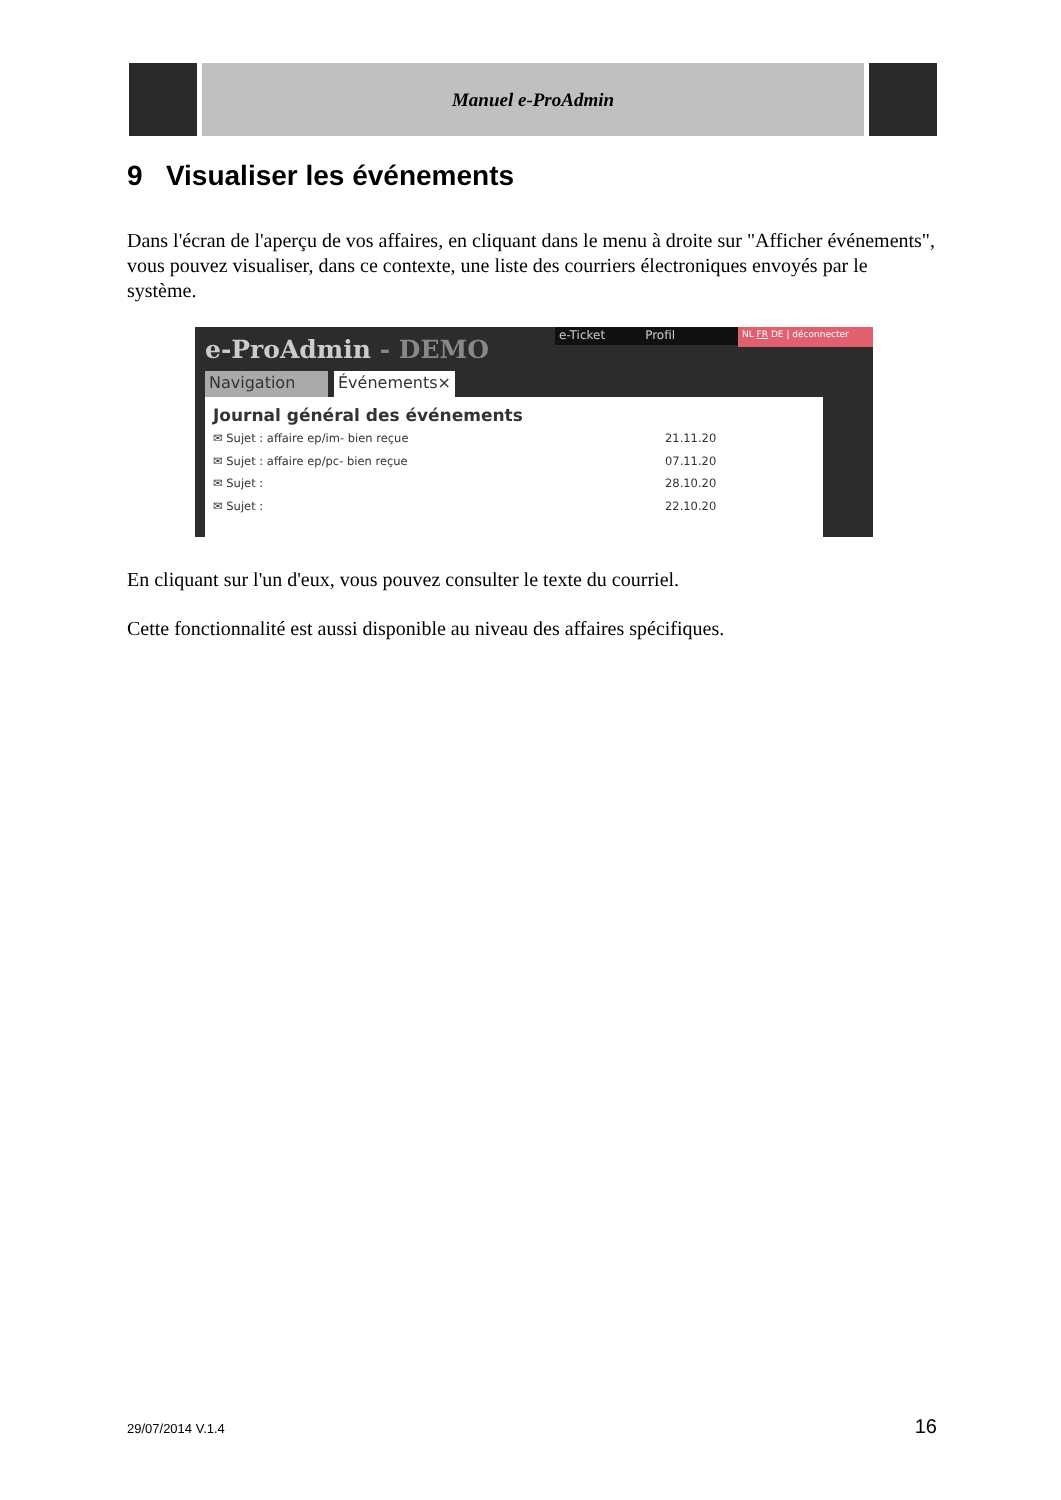Manuel e-ProAdmin
9 Visualiser les événements
Dans l'écran de l'aperçu de vos affaires, en cliquant dans le menu à droite sur "Afficher événements", vous pouvez visualiser, dans ce contexte, une liste des courriers électroniques envoyés par le système.
e-ProAdmin - DEMO
e-Ticket Profil
NL FR DE | déconnecter
Navigation Événements×
Journal général des événements
✉ Sujet : affaire ep/im- bien reçue 21.11.20
✉ Sujet : affaire ep/pc- bien reçue 07.11.20
✉ Sujet : 28.10.20
✉ Sujet : 22.10.20
En cliquant sur l'un d'eux, vous pouvez consulter le texte du courriel.
Cette fonctionnalité est aussi disponible au niveau des affaires spécifiques.
29/07/2014 V.1.4 16